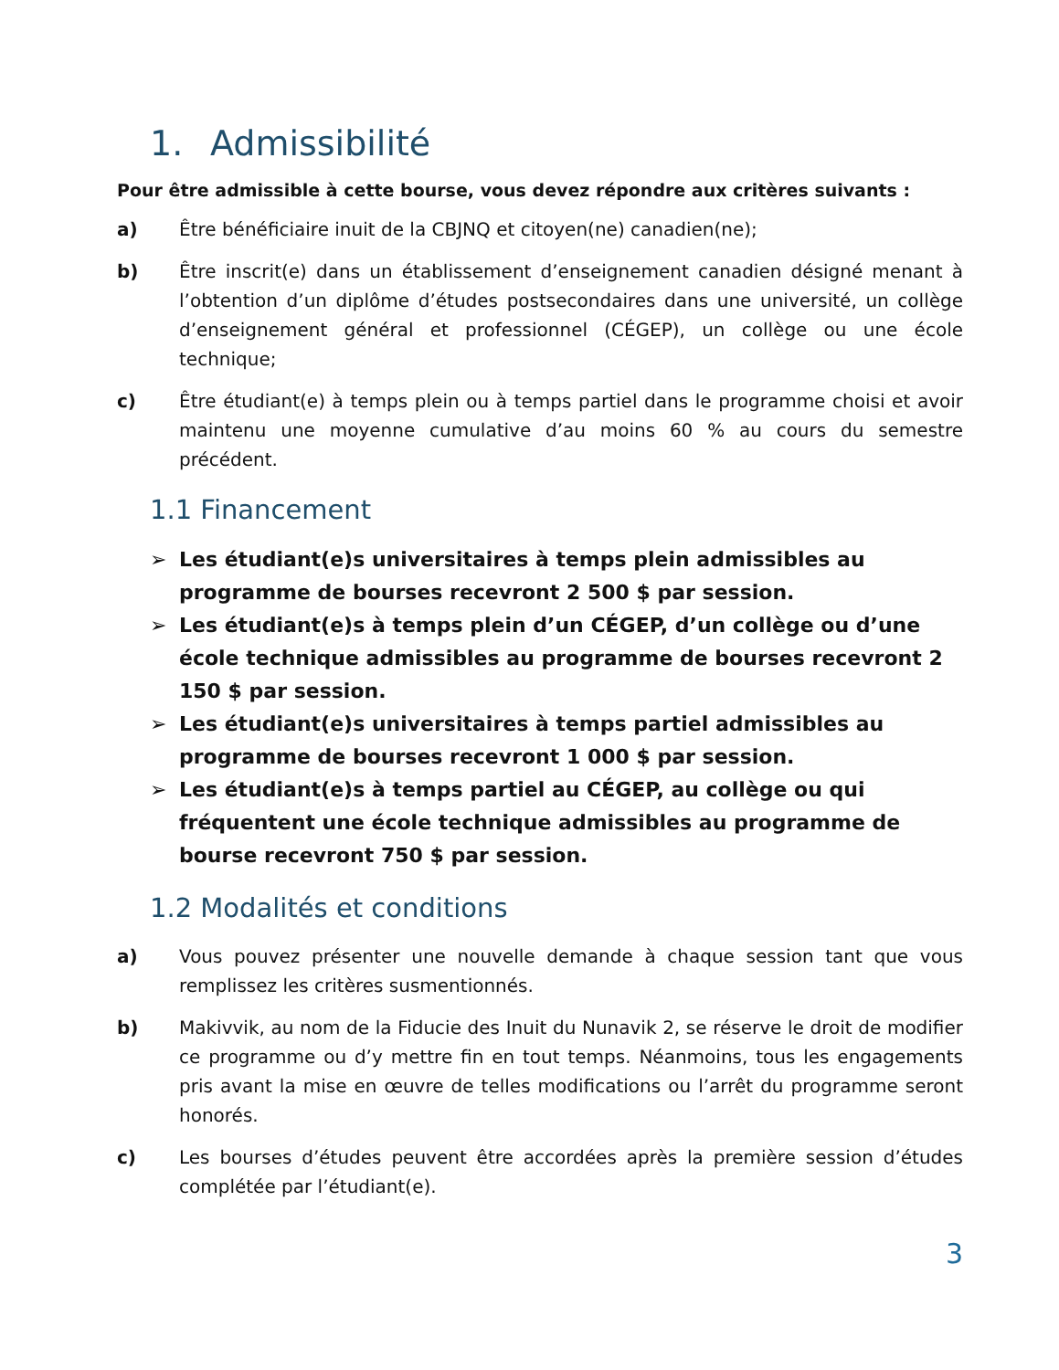1. Admissibilité
Pour être admissible à cette bourse, vous devez répondre aux critères suivants :
a) Être bénéficiaire inuit de la CBJNQ et citoyen(ne) canadien(ne);
b) Être inscrit(e) dans un établissement d’enseignement canadien désigné menant à l’obtention d’un diplôme d’études postsecondaires dans une université, un collège d’enseignement général et professionnel (CÉGEP), un collège ou une école technique;
c) Être étudiant(e) à temps plein ou à temps partiel dans le programme choisi et avoir maintenu une moyenne cumulative d’au moins 60 % au cours du semestre précédent.
1.1 Financement
➢ Les étudiant(e)s universitaires à temps plein admissibles au programme de bourses recevront 2 500 $ par session.
➢ Les étudiant(e)s à temps plein d’un CÉGEP, d’un collège ou d’une école technique admissibles au programme de bourses recevront 2 150 $ par session.
➢ Les étudiant(e)s universitaires à temps partiel admissibles au programme de bourses recevront 1 000 $ par session.
➢ Les étudiant(e)s à temps partiel au CÉGEP, au collège ou qui fréquentent une école technique admissibles au programme de bourse recevront 750 $ par session.
1.2 Modalités et conditions
a) Vous pouvez présenter une nouvelle demande à chaque session tant que vous remplissez les critères susmentionnés.
b) Makivvik, au nom de la Fiducie des Inuit du Nunavik 2, se réserve le droit de modifier ce programme ou d’y mettre fin en tout temps. Néanmoins, tous les engagements pris avant la mise en œuvre de telles modifications ou l’arrêt du programme seront honorés.
c) Les bourses d’études peuvent être accordées après la première session d’études complétée par l’étudiant(e).
3